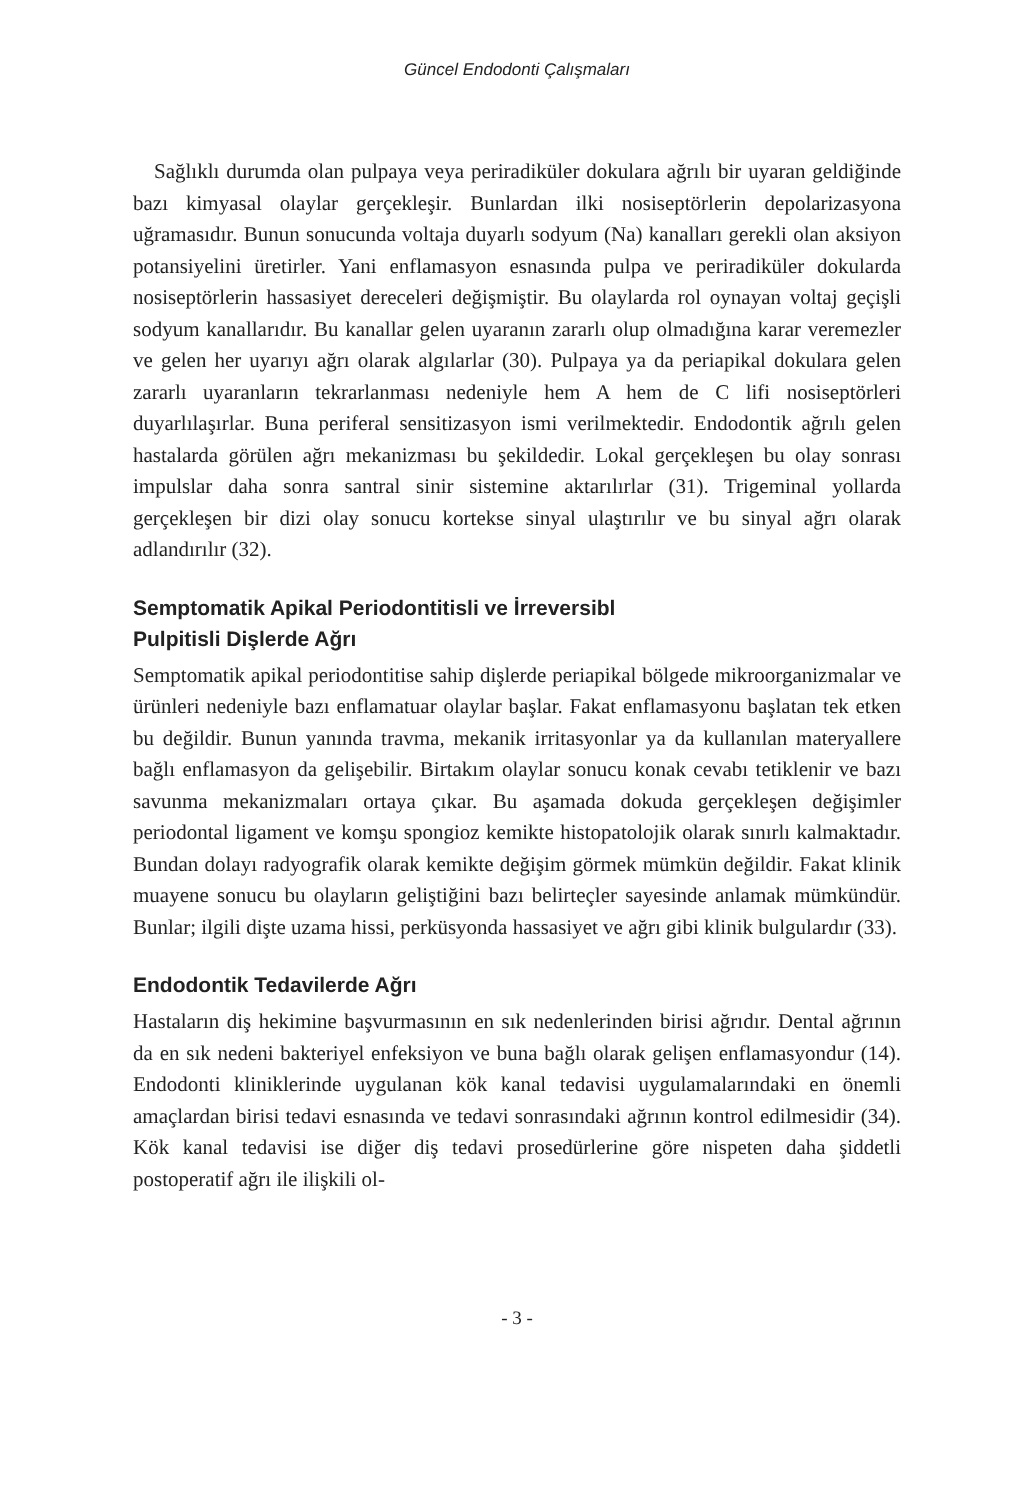Güncel Endodonti Çalışmaları
Sağlıklı durumda olan pulpaya veya periradiküler dokulara ağrılı bir uyaran geldiğinde bazı kimyasal olaylar gerçekleşir. Bunlardan ilki nosiseptörlerin depolarizasyona uğramasıdır. Bunun sonucunda voltaja duyarlı sodyum (Na) kanalları gerekli olan aksiyon potansiyelini üretirler. Yani enflamasyon esnasında pulpa ve periradiküler dokularda nosiseptörlerin hassasiyet dereceleri değişmiştir. Bu olaylarda rol oynayan voltaj geçişli sodyum kanallarıdır. Bu kanallar gelen uyaranın zararlı olup olmadığına karar veremezler ve gelen her uyarıyı ağrı olarak algılarlar (30). Pulpaya ya da periapikal dokulara gelen zararlı uyaranların tekrarlanması nedeniyle hem A hem de C lifi nosiseptörleri duyarlılaşırlar. Buna periferal sensitizasyon ismi verilmektedir. Endodontik ağrılı gelen hastalarda görülen ağrı mekanizması bu şekildedir. Lokal gerçekleşen bu olay sonrası impulslar daha sonra santral sinir sistemine aktarılırlar (31). Trigeminal yollarda gerçekleşen bir dizi olay sonucu kortekse sinyal ulaştırılır ve bu sinyal ağrı olarak adlandırılır (32).
Semptomatik Apikal Periodontitisli ve İrreversibl
Pulpitisli Dişlerde Ağrı
Semptomatik apikal periodontitise sahip dişlerde periapikal bölgede mikroorganizmalar ve ürünleri nedeniyle bazı enflamatuar olaylar başlar. Fakat enflamasyonu başlatan tek etken bu değildir. Bunun yanında travma, mekanik irritasyonlar ya da kullanılan materyallere bağlı enflamasyon da gelişebilir. Birtakım olaylar sonucu konak cevabı tetiklenir ve bazı savunma mekanizmaları ortaya çıkar. Bu aşamada dokuda gerçekleşen değişimler periodontal ligament ve komşu spongioz kemikte histopatolojik olarak sınırlı kalmaktadır. Bundan dolayı radyografik olarak kemikte değişim görmek mümkün değildir. Fakat klinik muayene sonucu bu olayların geliştiğini bazı belirteçler sayesinde anlamak mümkündür. Bunlar; ilgili dişte uzama hissi, perküsyonda hassasiyet ve ağrı gibi klinik bulgulardır (33).
Endodontik Tedavilerde Ağrı
Hastaların diş hekimine başvurmasının en sık nedenlerinden birisi ağrıdır. Dental ağrının da en sık nedeni bakteriyel enfeksiyon ve buna bağlı olarak gelişen enflamasyondur (14). Endodonti kliniklerinde uygulanan kök kanal tedavisi uygulamalarındaki en önemli amaçlardan birisi tedavi esnasında ve tedavi sonrasındaki ağrının kontrol edilmesidir (34). Kök kanal tedavisi ise diğer diş tedavi prosedürlerine göre nispeten daha şiddetli postoperatif ağrı ile ilişkili ol-
- 3 -